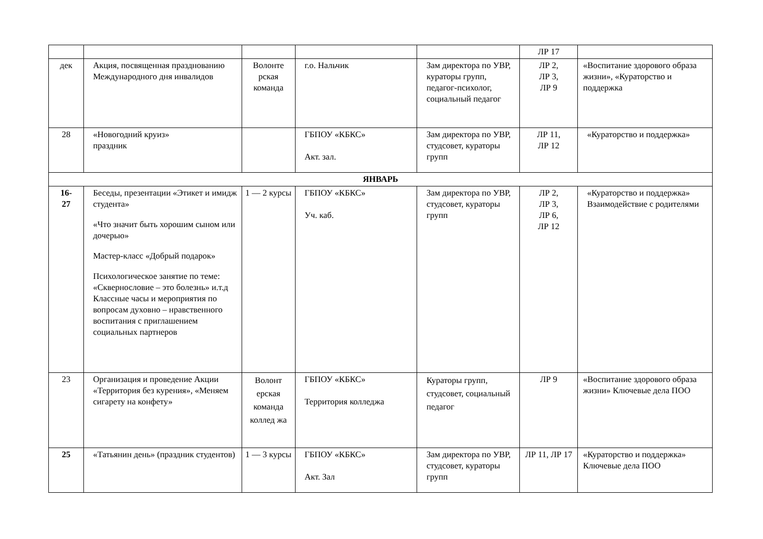| | | | | | ЛР 17 | |
| дек | Акция, посвященная празднованию Международного дня инвалидов | Волонте рская команда | г.о. Нальчик | Зам директора по УВР, кураторы групп, педагог-психолог, социальный педагог | ЛР 2, ЛР 3, ЛР 9 | «Воспитание здорового образа жизни», «Кураторство и поддержка |
| 28 | «Новогодний круиз» праздник | | ГБПОУ «КБКС» Акт. зал. | Зам директора по УВР, студсовет, кураторы групп | ЛР 11, ЛР 12 | «Кураторство и поддержка» |
| ЯНВАРЬ | | | | | | |
| 16- 27 | Беседы, презентации «Этикет и имидж студента» «Что значит быть хорошим сыном или дочерью» Мастер-класс «Добрый подарок» Психологическое занятие по теме: «Сквернословие – это болезнь» и.т.д Классные часы и мероприятия по вопросам духовно – нравственного воспитания с приглашением социальных партнеров | 1 — 2 курсы | ГБПОУ «КБКС» Уч. каб. | Зам директора по УВР, студсовет, кураторы групп | ЛР 2, ЛР 3, ЛР 6, ЛР 12 | «Кураторство и поддержка» Взаимодействие с родителями |
| 23 | Организация и проведение Акции «Территория без курения», «Меняем сигарету на конфету» | Волонт ерская команда коллед жа | ГБПОУ «КБКС» Территория колледжа | Кураторы групп, студсовет, социальный педагог | ЛР 9 | «Воспитание здорового образа жизни» Ключевые дела ПОО |
| 25 | «Татьянин день» (праздник студентов) | 1 — 3 курсы | ГБПОУ «КБКС» Акт. Зал | Зам директора по УВР, студсовет, кураторы групп | ЛР 11, ЛР 17 | «Кураторство и поддержка» Ключевые дела ПОО |